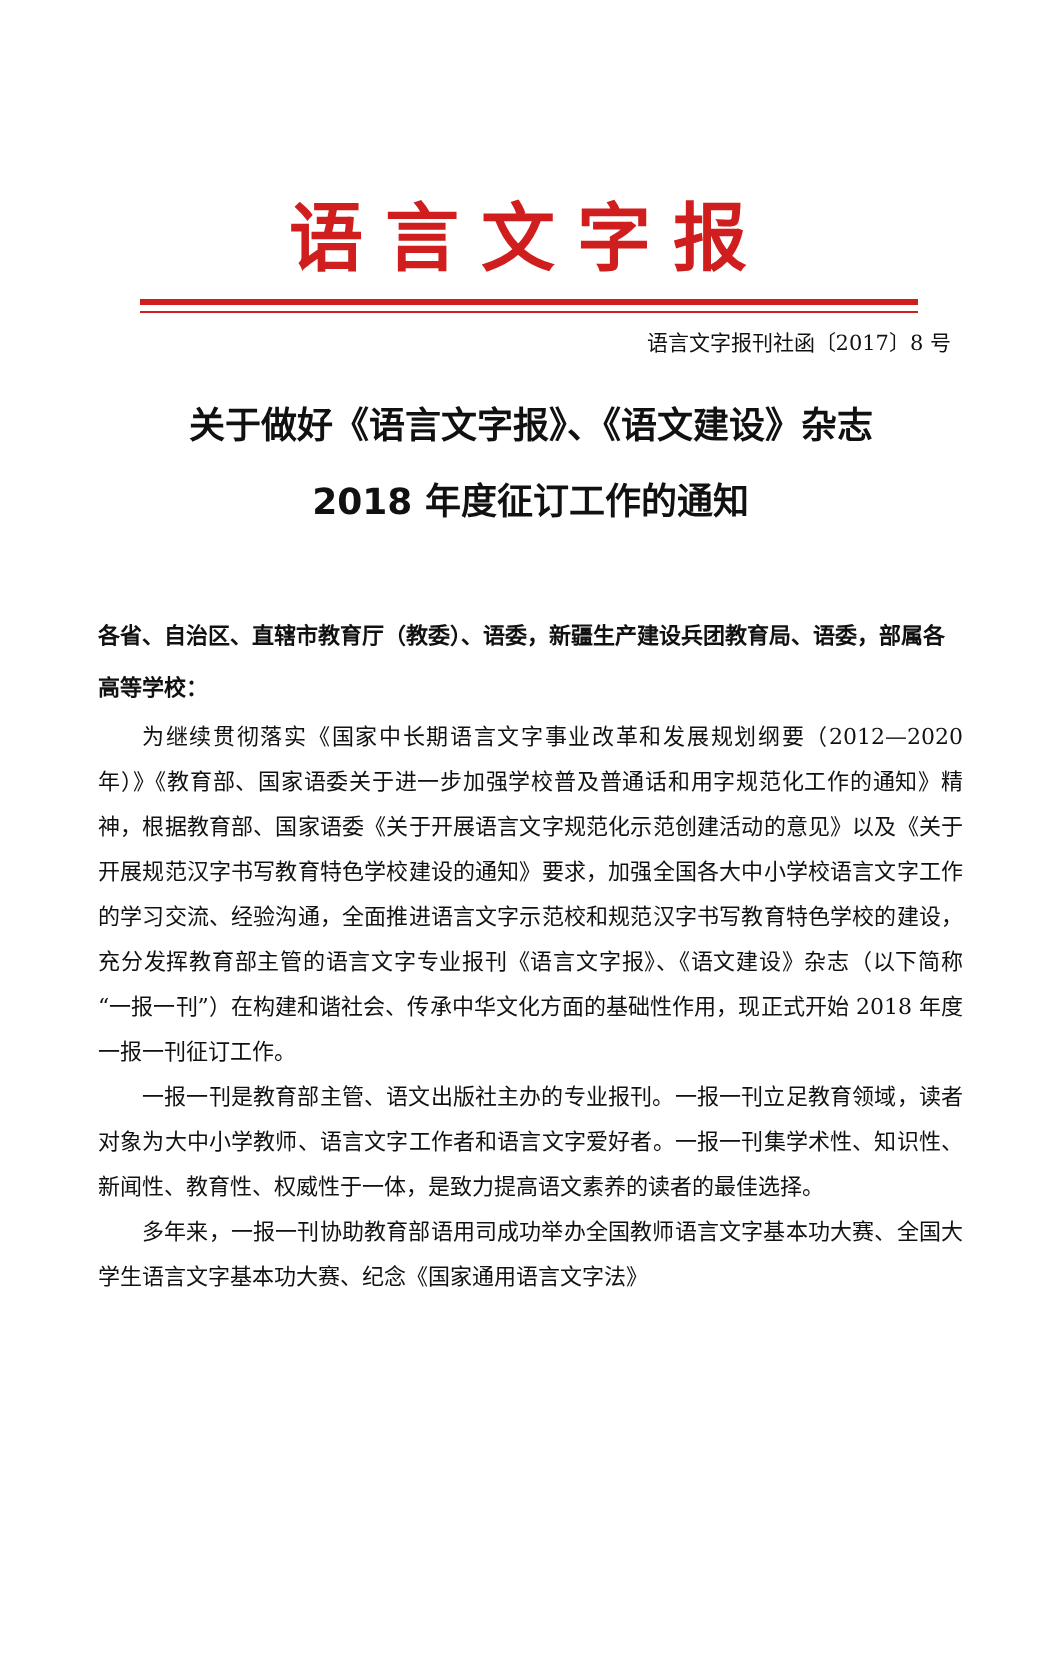语言文字报
语言文字报刊社函〔2017〕8 号
关于做好《语言文字报》、《语文建设》杂志
2018 年度征订工作的通知
各省、自治区、直辖市教育厅（教委）、语委，新疆生产建设兵团教育局、语委，部属各高等学校：
为继续贯彻落实《国家中长期语言文字事业改革和发展规划纲要（2012—2020 年）》《教育部、国家语委关于进一步加强学校普及普通话和用字规范化工作的通知》精神，根据教育部、国家语委《关于开展语言文字规范化示范创建活动的意见》以及《关于开展规范汉字书写教育特色学校建设的通知》要求，加强全国各大中小学校语言文字工作的学习交流、经验沟通，全面推进语言文字示范校和规范汉字书写教育特色学校的建设，充分发挥教育部主管的语言文字专业报刊《语言文字报》、《语文建设》杂志（以下简称“一报一刊”）在构建和谐社会、传承中华文化方面的基础性作用，现正式开始 2018 年度一报一刊征订工作。
一报一刊是教育部主管、语文出版社主办的专业报刊。一报一刊立足教育领域，读者对象为大中小学教师、语言文字工作者和语言文字爱好者。一报一刊集学术性、知识性、新闻性、教育性、权威性于一体，是致力提高语文素养的读者的最佳选择。
多年来，一报一刊协助教育部语用司成功举办全国教师语言文字基本功大赛、全国大学生语言文字基本功大赛、纪念《国家通用语言文字法》